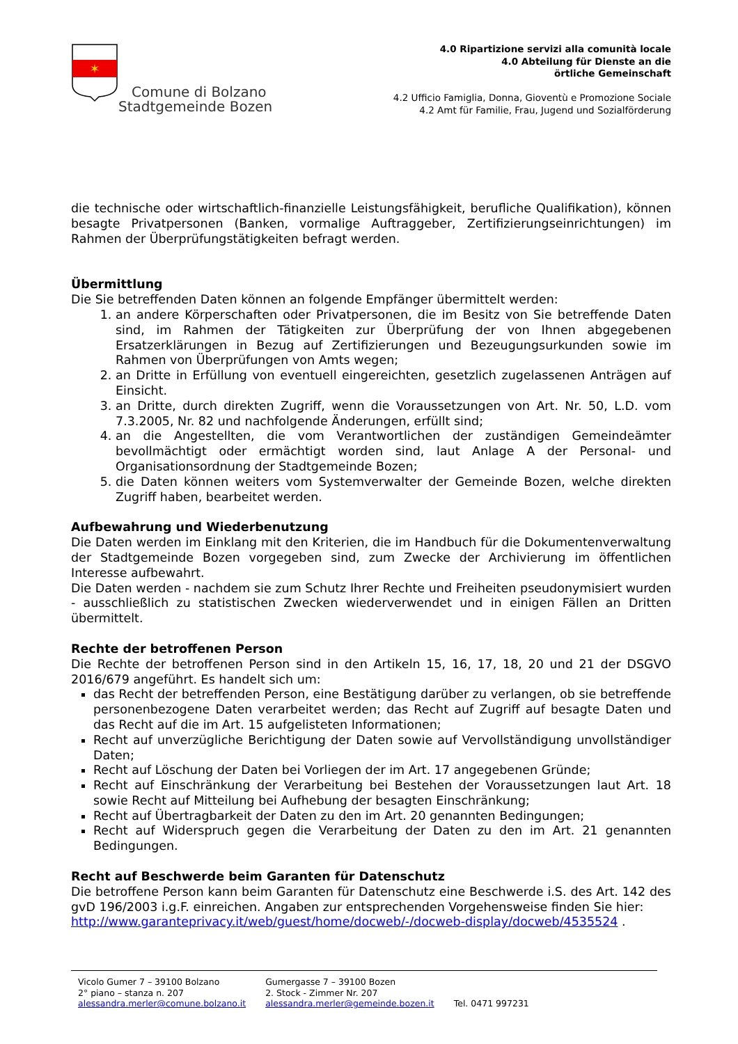✶
Comune di Bolzano
Stadtgemeinde Bozen
4.0 Ripartizione servizi alla comunità locale
4.0 Abteilung für Dienste an die
örtliche Gemeinschaft
4.2 Ufficio Famiglia, Donna, Gioventù e Promozione Sociale
4.2 Amt für Familie, Frau, Jugend und Sozialförderung
die technische oder wirtschaftlich-finanzielle Leistungsfähigkeit, berufliche Qualifikation), können besagte Privatpersonen (Banken, vormalige Auftraggeber, Zertifizierungseinrichtungen) im Rahmen der Überprüfungstätigkeiten befragt werden.
Übermittlung
Die Sie betreffenden Daten können an folgende Empfänger übermittelt werden:
1. an andere Körperschaften oder Privatpersonen, die im Besitz von Sie betreffende Daten sind, im Rahmen der Tätigkeiten zur Überprüfung der von Ihnen abgegebenen Ersatzerklärungen in Bezug auf Zertifizierungen und Bezeugungsurkunden sowie im Rahmen von Überprüfungen von Amts wegen;
2. an Dritte in Erfüllung von eventuell eingereichten, gesetzlich zugelassenen Anträgen auf Einsicht.
3. an Dritte, durch direkten Zugriff, wenn die Voraussetzungen von Art. Nr. 50, L.D. vom 7.3.2005, Nr. 82 und nachfolgende Änderungen, erfüllt sind;
4. an die Angestellten, die vom Verantwortlichen der zuständigen Gemeindeämter bevollmächtigt oder ermächtigt worden sind, laut Anlage A der Personal- und Organisationsordnung der Stadtgemeinde Bozen;
5. die Daten können weiters vom Systemverwalter der Gemeinde Bozen, welche direkten Zugriff haben, bearbeitet werden.
Aufbewahrung und Wiederbenutzung
Die Daten werden im Einklang mit den Kriterien, die im Handbuch für die Dokumentenverwaltung der Stadtgemeinde Bozen vorgegeben sind, zum Zwecke der Archivierung im öffentlichen Interesse aufbewahrt.
Die Daten werden - nachdem sie zum Schutz Ihrer Rechte und Freiheiten pseudonymisiert wurden - ausschließlich zu statistischen Zwecken wiederverwendet und in einigen Fällen an Dritten übermittelt.
Rechte der betroffenen Person
Die Rechte der betroffenen Person sind in den Artikeln 15, 16, 17, 18, 20 und 21 der DSGVO 2016/679 angeführt. Es handelt sich um:
das Recht der betreffenden Person, eine Bestätigung darüber zu verlangen, ob sie betreffende personenbezogene Daten verarbeitet werden; das Recht auf Zugriff auf besagte Daten und das Recht auf die im Art. 15 aufgelisteten Informationen;
Recht auf unverzügliche Berichtigung der Daten sowie auf Vervollständigung unvollständiger Daten;
Recht auf Löschung der Daten bei Vorliegen der im Art. 17 angegebenen Gründe;
Recht auf Einschränkung der Verarbeitung bei Bestehen der Voraussetzungen laut Art. 18 sowie Recht auf Mitteilung bei Aufhebung der besagten Einschränkung;
Recht auf Übertragbarkeit der Daten zu den im Art. 20 genannten Bedingungen;
Recht auf Widerspruch gegen die Verarbeitung der Daten zu den im Art. 21 genannten Bedingungen.
Recht auf Beschwerde beim Garanten für Datenschutz
Die betroffene Person kann beim Garanten für Datenschutz eine Beschwerde i.S. des Art. 142 des gvD 196/2003 i.g.F. einreichen. Angaben zur entsprechenden Vorgehensweise finden Sie hier:
http://www.garanteprivacy.it/web/guest/home/docweb/-/docweb-display/docweb/4535524 .
Vicolo Gumer 7 – 39100 Bolzano
2° piano – stanza n. 207
alessandra.merler@comune.bolzano.it
Gumergasse 7 – 39100 Bozen
2. Stock - Zimmer Nr. 207
alessandra.merler@gemeinde.bozen.it
Tel. 0471 997231